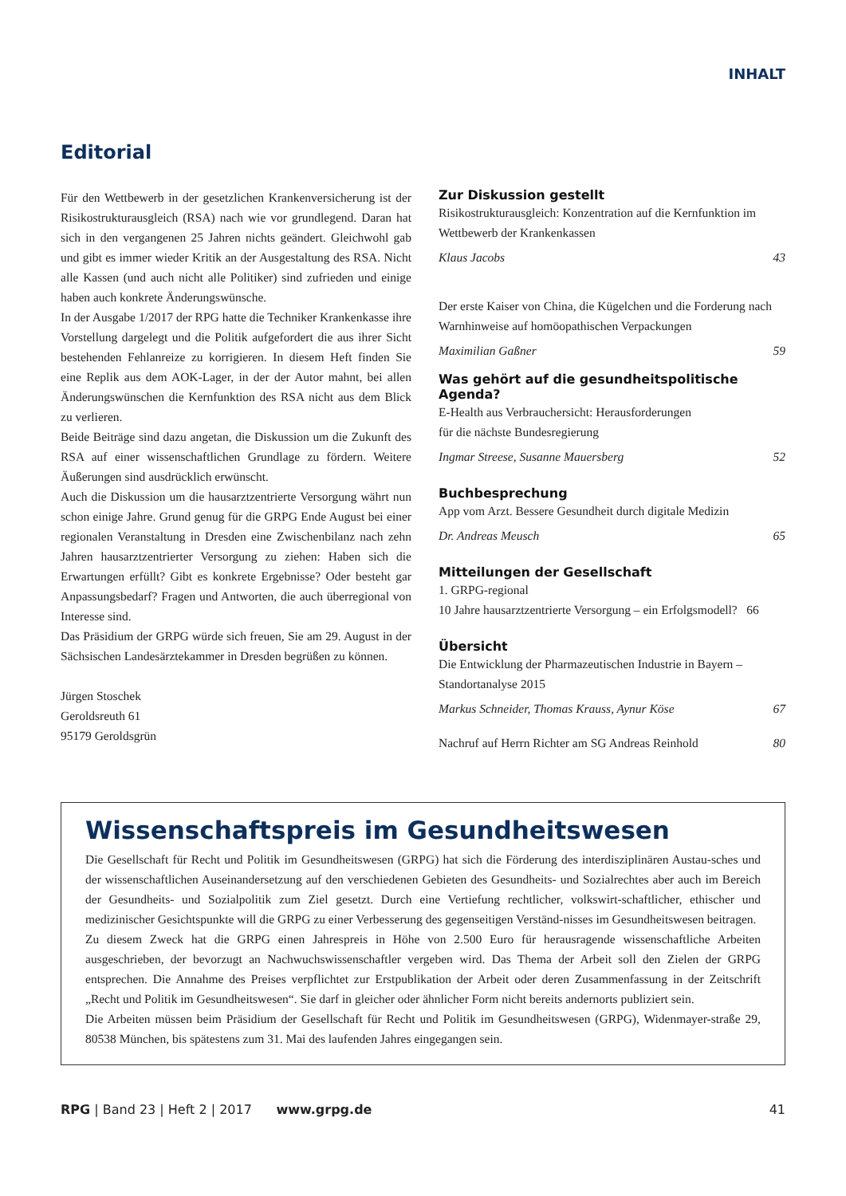INHALT
Editorial
Für den Wettbewerb in der gesetzlichen Krankenversicherung ist der Risikostrukturausgleich (RSA) nach wie vor grundlegend. Daran hat sich in den vergangenen 25 Jahren nichts geändert. Gleichwohl gab und gibt es immer wieder Kritik an der Ausgestaltung des RSA. Nicht alle Kassen (und auch nicht alle Politiker) sind zufrieden und einige haben auch konkrete Änderungswünsche.
In der Ausgabe 1/2017 der RPG hatte die Techniker Krankenkasse ihre Vorstellung dargelegt und die Politik aufgefordert die aus ihrer Sicht bestehenden Fehlanreize zu korrigieren. In diesem Heft finden Sie eine Replik aus dem AOK-Lager, in der der Autor mahnt, bei allen Änderungswünschen die Kernfunktion des RSA nicht aus dem Blick zu verlieren.
Beide Beiträge sind dazu angetan, die Diskussion um die Zukunft des RSA auf einer wissenschaftlichen Grundlage zu fördern. Weitere Äußerungen sind ausdrücklich erwünscht.
Auch die Diskussion um die hausarztzentrierte Versorgung währt nun schon einige Jahre. Grund genug für die GRPG Ende August bei einer regionalen Veranstaltung in Dresden eine Zwischenbilanz nach zehn Jahren hausarztzentrierter Versorgung zu ziehen: Haben sich die Erwartungen erfüllt? Gibt es konkrete Ergebnisse? Oder besteht gar Anpassungsbedarf? Fragen und Antworten, die auch überregional von Interesse sind.
Das Präsidium der GRPG würde sich freuen, Sie am 29. August in der Sächsischen Landesärztekammer in Dresden begrüßen zu können.
Jürgen Stoschek
Geroldsreuth 61
95179 Geroldsgrün
Zur Diskussion gestellt
Risikostrukturausgleich: Konzentration auf die Kernfunktion im Wettbewerb der Krankenkassen
Klaus Jacobs 43
Der erste Kaiser von China, die Kügelchen und die Forderung nach Warnhinweise auf homöopathischen Verpackungen
Maximilian Gaßner 59
Was gehört auf die gesundheitspolitische Agenda?
E-Health aus Verbrauchersicht: Herausforderungen
für die nächste Bundesregierung
Ingmar Streese, Susanne Mauersberg 52
Buchbesprechung
App vom Arzt. Bessere Gesundheit durch digitale Medizin
Dr. Andreas Meusch 65
Mitteilungen der Gesellschaft
1. GRPG-regional
10 Jahre hausarztzentrierte Versorgung – ein Erfolgsmodell? 66
Übersicht
Die Entwicklung der Pharmazeutischen Industrie in Bayern – Standortanalyse 2015
Markus Schneider, Thomas Krauss, Aynur Köse 67
Nachruf auf Herrn Richter am SG Andreas Reinhold 80
Wissenschaftspreis im Gesundheitswesen
Die Gesellschaft für Recht und Politik im Gesundheitswesen (GRPG) hat sich die Förderung des interdisziplinären Austau-sches und der wissenschaftlichen Auseinandersetzung auf den verschiedenen Gebieten des Gesundheits- und Sozialrechtes aber auch im Bereich der Gesundheits- und Sozialpolitik zum Ziel gesetzt. Durch eine Vertiefung rechtlicher, volkswirt-schaftlicher, ethischer und medizinischer Gesichtspunkte will die GRPG zu einer Verbesserung des gegenseitigen Verständ-nisses im Gesundheitswesen beitragen.
Zu diesem Zweck hat die GRPG einen Jahrespreis in Höhe von 2.500 Euro für herausragende wissenschaftliche Arbeiten ausgeschrieben, der bevorzugt an Nachwuchswissenschaftler vergeben wird. Das Thema der Arbeit soll den Zielen der GRPG entsprechen. Die Annahme des Preises verpflichtet zur Erstpublikation der Arbeit oder deren Zusammenfassung in der Zeitschrift „Recht und Politik im Gesundheitswesen“. Sie darf in gleicher oder ähnlicher Form nicht bereits andernorts publiziert sein.
Die Arbeiten müssen beim Präsidium der Gesellschaft für Recht und Politik im Gesundheitswesen (GRPG), Widenmayer-straße 29, 80538 München, bis spätestens zum 31. Mai des laufenden Jahres eingegangen sein.
RPG | Band 23 | Heft 2 | 2017 www.grpg.de 41